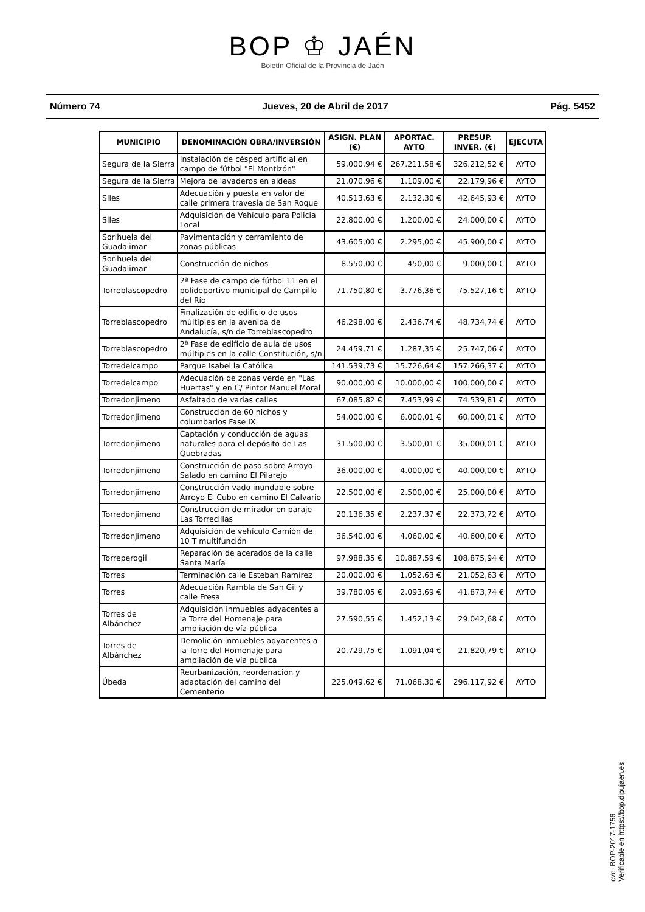BOP ♔ JAÉN
Boletín Oficial de la Provincia de Jaén
Número 74 Jueves, 20 de Abril de 2017 Pág. 5452
| MUNICIPIO | DENOMINACIÓN OBRA/INVERSIÓN | ASIGN. PLAN (€) | APORTAC. AYTO | PRESUP. INVER. (€) | EJECUTA |
| --- | --- | --- | --- | --- | --- |
| Segura de la Sierra | Instalación de césped artificial en campo de fútbol "El Montizón" | 59.000,94 € | 267.211,58 € | 326.212,52 € | AYTO |
| Segura de la Sierra | Mejora de lavaderos en aldeas | 21.070,96 € | 1.109,00 € | 22.179,96 € | AYTO |
| Siles | Adecuación y puesta en valor de calle primera travesía de San Roque | 40.513,63 € | 2.132,30 € | 42.645,93 € | AYTO |
| Siles | Adquisición de Vehículo para Policia Local | 22.800,00 € | 1.200,00 € | 24.000,00 € | AYTO |
| Sorihuela del Guadalimar | Pavimentación y cerramiento de zonas públicas | 43.605,00 € | 2.295,00 € | 45.900,00 € | AYTO |
| Sorihuela del Guadalimar | Construcción de nichos | 8.550,00 € | 450,00 € | 9.000,00 € | AYTO |
| Torreblascopedro | 2ª Fase de campo de fútbol 11 en el polideportivo municipal de Campillo del Río | 71.750,80 € | 3.776,36 € | 75.527,16 € | AYTO |
| Torreblascopedro | Finalización de edificio de usos múltiples en la avenida de Andalucía, s/n de Torreblascopedro | 46.298,00 € | 2.436,74 € | 48.734,74 € | AYTO |
| Torreblascopedro | 2ª Fase de edificio de aula de usos múltiples en la calle Constitución, s/n | 24.459,71 € | 1.287,35 € | 25.747,06 € | AYTO |
| Torredelcampo | Parque Isabel la Católica | 141.539,73 € | 15.726,64 € | 157.266,37 € | AYTO |
| Torredelcampo | Adecuación de zonas verde en "Las Huertas" y en C/ Pintor Manuel Moral | 90.000,00 € | 10.000,00 € | 100.000,00 € | AYTO |
| Torredonjimeno | Asfaltado de varias calles | 67.085,82 € | 7.453,99 € | 74.539,81 € | AYTO |
| Torredonjimeno | Construcción de 60 nichos y columbarios Fase IX | 54.000,00 € | 6.000,01 € | 60.000,01 € | AYTO |
| Torredonjimeno | Captación y conducción de aguas naturales para el depósito de Las Quebradas | 31.500,00 € | 3.500,01 € | 35.000,01 € | AYTO |
| Torredonjimeno | Construcción de paso sobre Arroyo Salado en camino El Pilarejo | 36.000,00 € | 4.000,00 € | 40.000,00 € | AYTO |
| Torredonjimeno | Construcción vado inundable sobre Arroyo El Cubo en camino El Calvario | 22.500,00 € | 2.500,00 € | 25.000,00 € | AYTO |
| Torredonjimeno | Construcción de mirador en paraje Las Torrecillas | 20.136,35 € | 2.237,37 € | 22.373,72 € | AYTO |
| Torredonjimeno | Adquisición de vehículo Camión de 10 T multifunción | 36.540,00 € | 4.060,00 € | 40.600,00 € | AYTO |
| Torreperogil | Reparación de acerados de la calle Santa María | 97.988,35 € | 10.887,59 € | 108.875,94 € | AYTO |
| Torres | Terminación calle Esteban Ramírez | 20.000,00 € | 1.052,63 € | 21.052,63 € | AYTO |
| Torres | Adecuación Rambla de San Gil y calle Fresa | 39.780,05 € | 2.093,69 € | 41.873,74 € | AYTO |
| Torres de Albánchez | Adquisición inmuebles adyacentes a la Torre del Homenaje para ampliación de vía pública | 27.590,55 € | 1.452,13 € | 29.042,68 € | AYTO |
| Torres de Albánchez | Demolición inmuebles adyacentes a la Torre del Homenaje para ampliación de vía pública | 20.729,75 € | 1.091,04 € | 21.820,79 € | AYTO |
| Úbeda | Reurbanización, reordenación y adaptación del camino del Cementerio | 225.049,62 € | 71.068,30 € | 296.117,92 € | AYTO |
cve: BOP-2017-1756
Verificable en https://bop.dipujaen.es